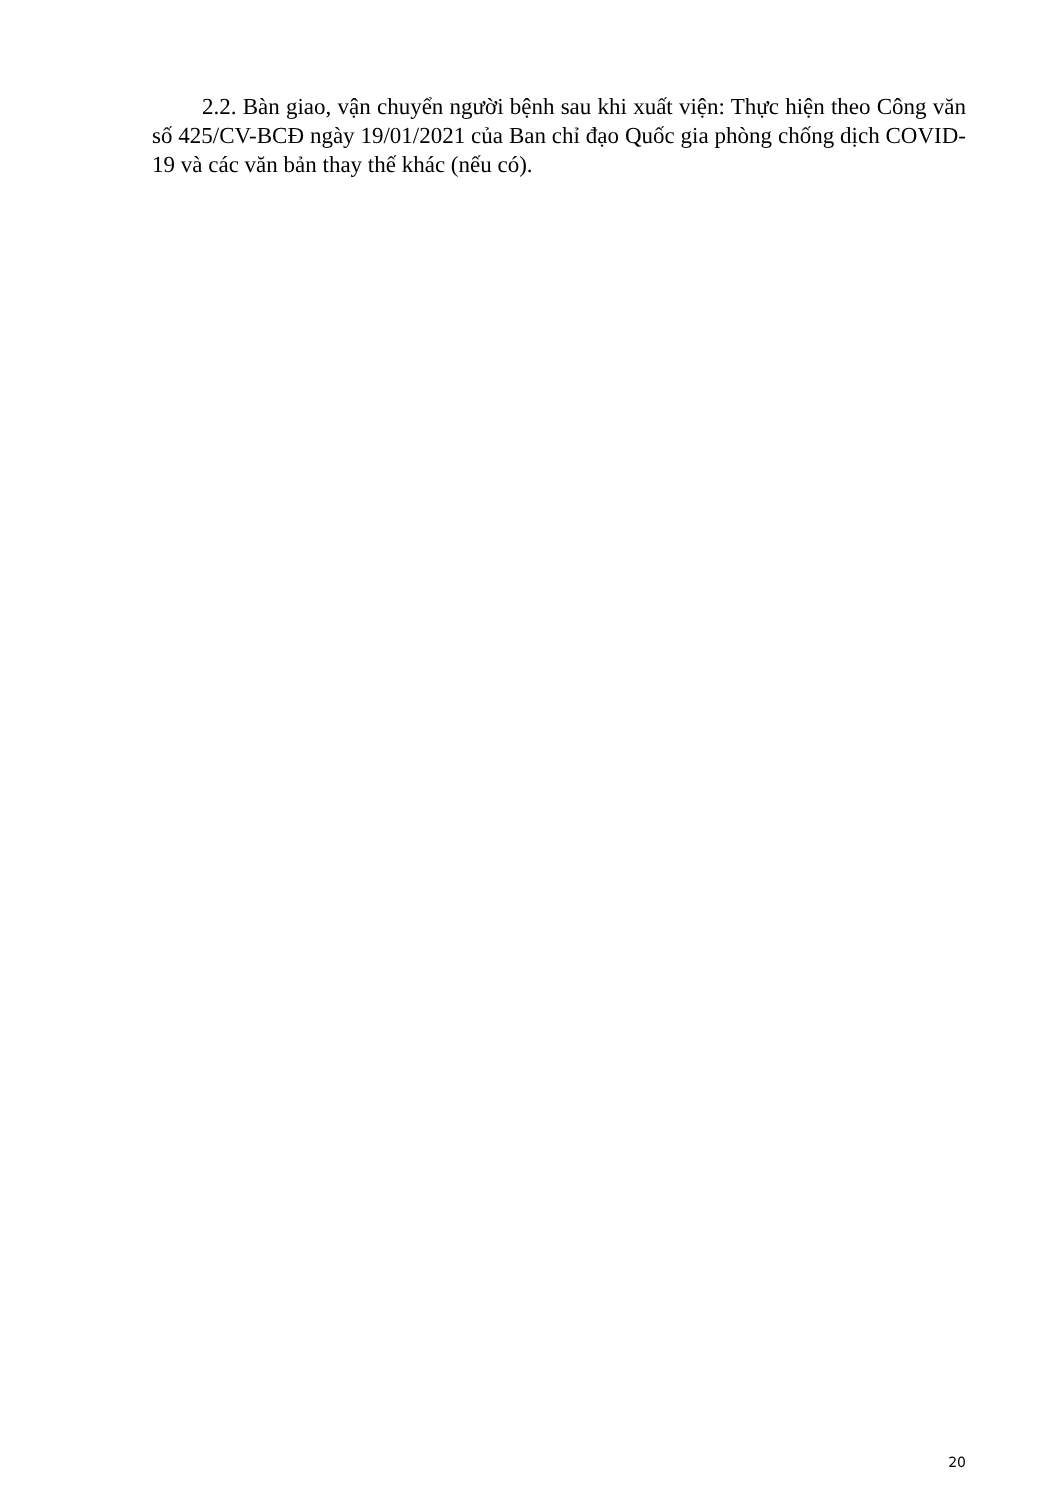2.2. Bàn giao, vận chuyển người bệnh sau khi xuất viện: Thực hiện theo Công văn số 425/CV-BCĐ ngày 19/01/2021 của Ban chỉ đạo Quốc gia phòng chống dịch COVID-19 và các văn bản thay thế khác (nếu có).
20